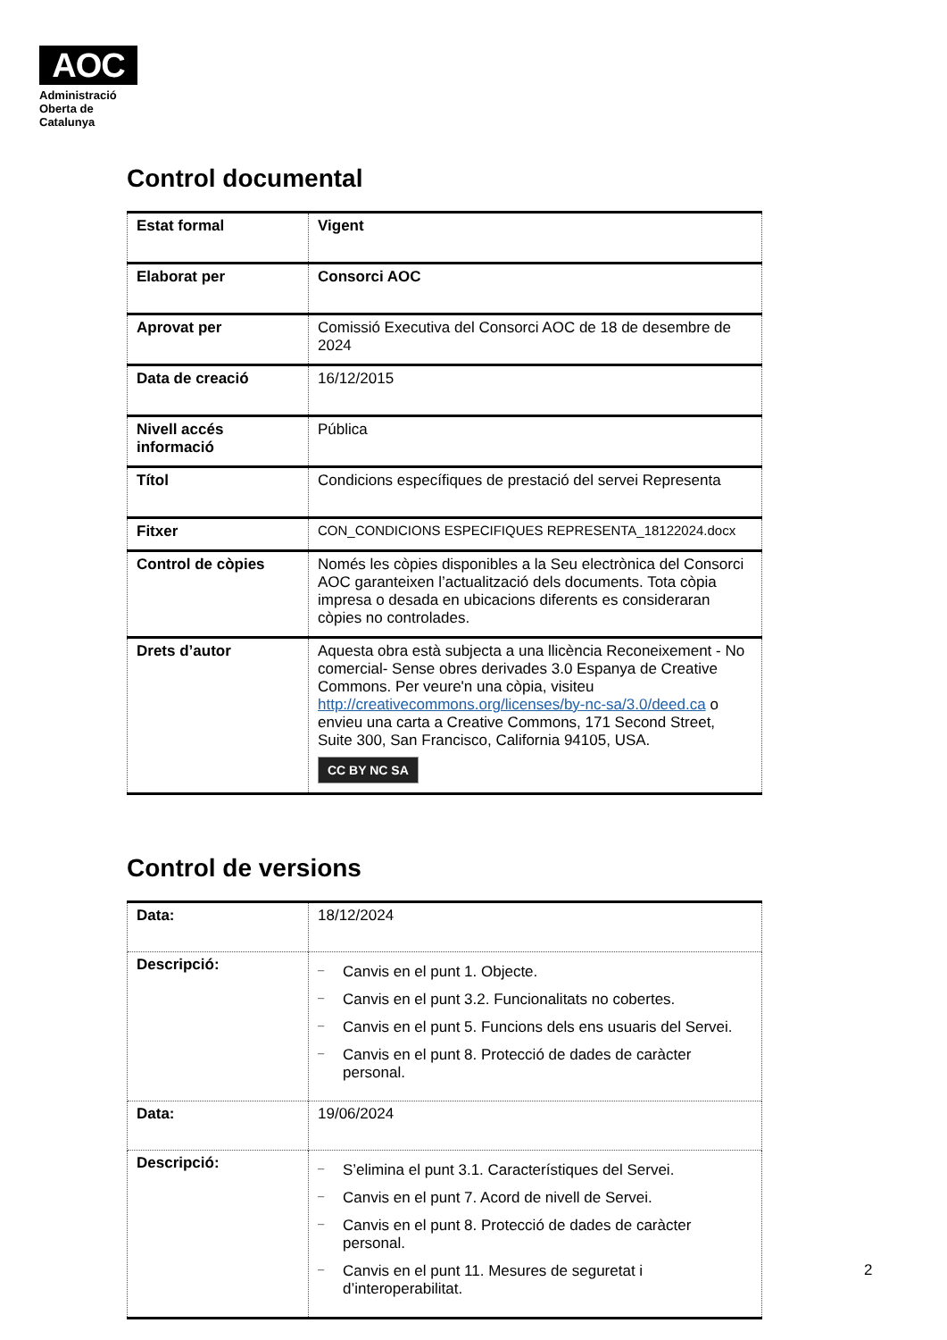AOC
Administració
Oberta de
Catalunya
Control documental
| Estat formal | Vigent |
| Elaborat per | Consorci AOC |
| Aprovat per | Comissió Executiva del Consorci AOC de 18 de desembre de 2024 |
| Data de creació | 16/12/2015 |
| Nivell accés informació | Pública |
| Títol | Condicions específiques de prestació del servei Representa |
| Fitxer | CON_CONDICIONS ESPECIFIQUES REPRESENTA_18122024.docx |
| Control de còpies | Només les còpies disponibles a la Seu electrònica del Consorci AOC garanteixen l’actualització dels documents. Tota còpia impresa o desada en ubicacions diferents es consideraran còpies no controlades. |
| Drets d’autor | Aquesta obra està subjecta a una llicència Reconeixement - No comercial- Sense obres derivades 3.0 Espanya de Creative Commons. Per veure'n una còpia, visiteu http://creativecommons.org/licenses/by-nc-sa/3.0/deed.ca o envieu una carta a Creative Commons, 171 Second Street, Suite 300, San Francisco, California 94105, USA. CC BY NC SA |
Control de versions
| Data: | 18/12/2024 |
| Descripció: | – Canvis en el punt 1. Objecte. – Canvis en el punt 3.2. Funcionalitats no cobertes. – Canvis en el punt 5. Funcions dels ens usuaris del Servei. – Canvis en el punt 8. Protecció de dades de caràcter personal. |
| Data: | 19/06/2024 |
| Descripció: | – S’elimina el punt 3.1. Característiques del Servei. – Canvis en el punt 7. Acord de nivell de Servei. – Canvis en el punt 8. Protecció de dades de caràcter personal. – Canvis en el punt 11. Mesures de seguretat i d’interoperabilitat. |
2